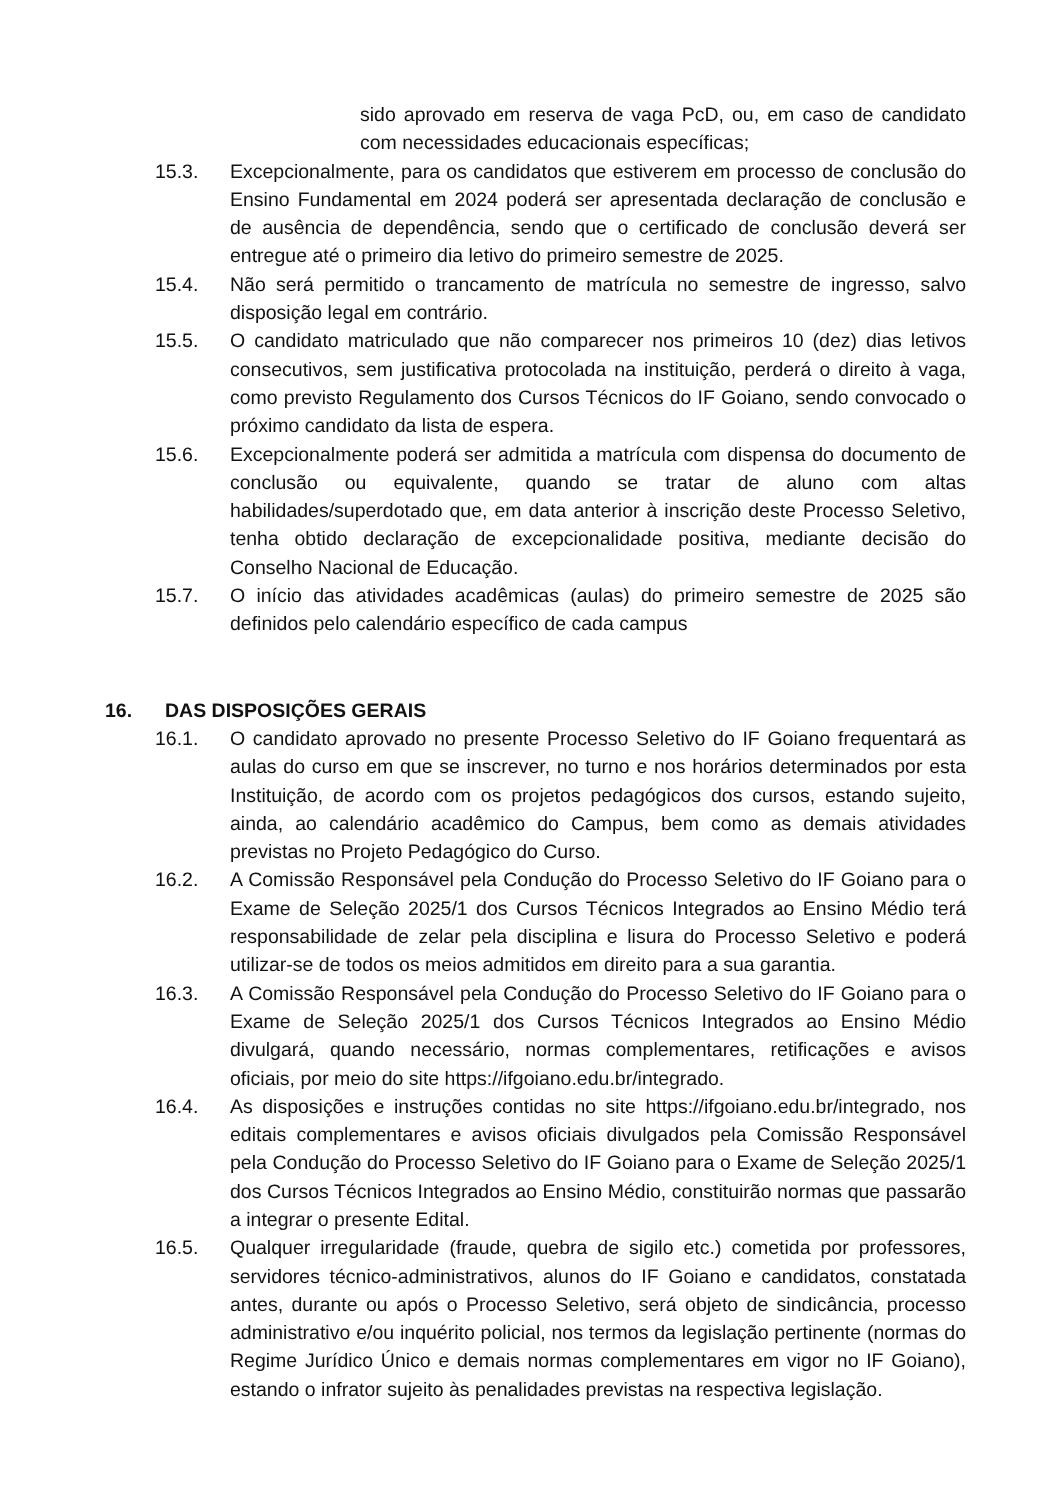sido aprovado em reserva de vaga PcD, ou, em caso de candidato com necessidades educacionais específicas;
15.3. Excepcionalmente, para os candidatos que estiverem em processo de conclusão do Ensino Fundamental em 2024 poderá ser apresentada declaração de conclusão e de ausência de dependência, sendo que o certificado de conclusão deverá ser entregue até o primeiro dia letivo do primeiro semestre de 2025.
15.4. Não será permitido o trancamento de matrícula no semestre de ingresso, salvo disposição legal em contrário.
15.5. O candidato matriculado que não comparecer nos primeiros 10 (dez) dias letivos consecutivos, sem justificativa protocolada na instituição, perderá o direito à vaga, como previsto Regulamento dos Cursos Técnicos do IF Goiano, sendo convocado o próximo candidato da lista de espera.
15.6. Excepcionalmente poderá ser admitida a matrícula com dispensa do documento de conclusão ou equivalente, quando se tratar de aluno com altas habilidades/superdotado que, em data anterior à inscrição deste Processo Seletivo, tenha obtido declaração de excepcionalidade positiva, mediante decisão do Conselho Nacional de Educação.
15.7. O início das atividades acadêmicas (aulas) do primeiro semestre de 2025 são definidos pelo calendário específico de cada campus
16. DAS DISPOSIÇÕES GERAIS
16.1. O candidato aprovado no presente Processo Seletivo do IF Goiano frequentará as aulas do curso em que se inscrever, no turno e nos horários determinados por esta Instituição, de acordo com os projetos pedagógicos dos cursos, estando sujeito, ainda, ao calendário acadêmico do Campus, bem como as demais atividades previstas no Projeto Pedagógico do Curso.
16.2. A Comissão Responsável pela Condução do Processo Seletivo do IF Goiano para o Exame de Seleção 2025/1 dos Cursos Técnicos Integrados ao Ensino Médio terá responsabilidade de zelar pela disciplina e lisura do Processo Seletivo e poderá utilizar-se de todos os meios admitidos em direito para a sua garantia.
16.3. A Comissão Responsável pela Condução do Processo Seletivo do IF Goiano para o Exame de Seleção 2025/1 dos Cursos Técnicos Integrados ao Ensino Médio divulgará, quando necessário, normas complementares, retificações e avisos oficiais, por meio do site https://ifgoiano.edu.br/integrado.
16.4. As disposições e instruções contidas no site https://ifgoiano.edu.br/integrado, nos editais complementares e avisos oficiais divulgados pela Comissão Responsável pela Condução do Processo Seletivo do IF Goiano para o Exame de Seleção 2025/1 dos Cursos Técnicos Integrados ao Ensino Médio, constituirão normas que passarão a integrar o presente Edital.
16.5. Qualquer irregularidade (fraude, quebra de sigilo etc.) cometida por professores, servidores técnico-administrativos, alunos do IF Goiano e candidatos, constatada antes, durante ou após o Processo Seletivo, será objeto de sindicância, processo administrativo e/ou inquérito policial, nos termos da legislação pertinente (normas do Regime Jurídico Único e demais normas complementares em vigor no IF Goiano), estando o infrator sujeito às penalidades previstas na respectiva legislação.